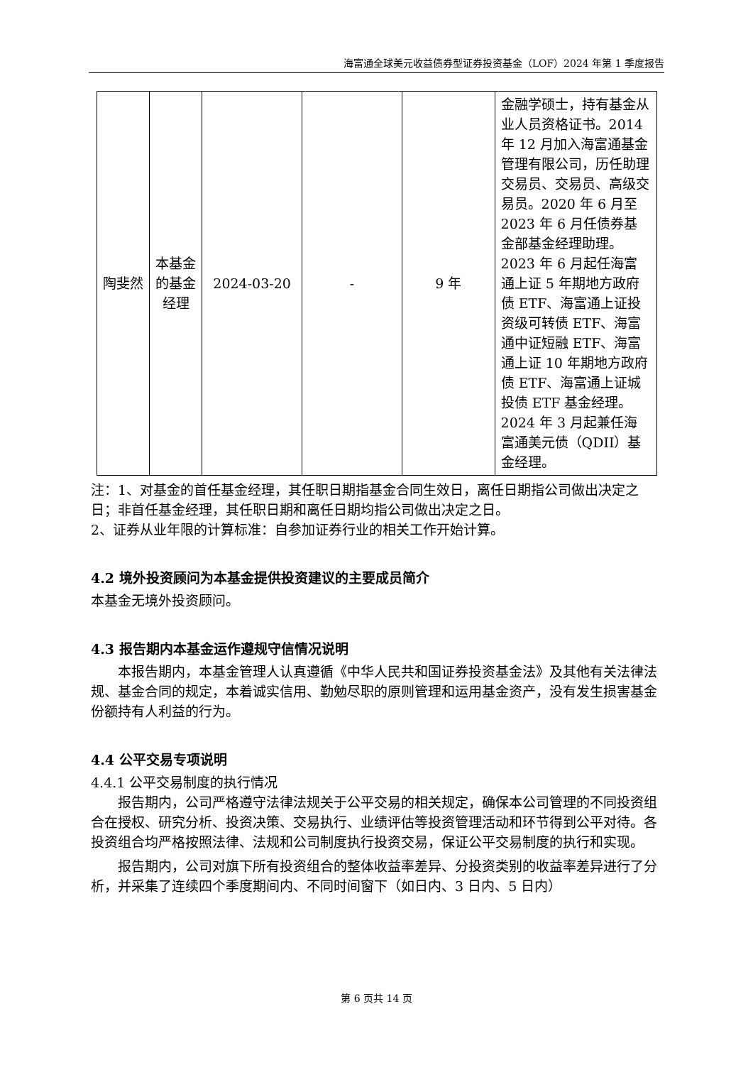海富通全球美元收益债券型证券投资基金（LOF）2024 年第 1 季度报告
| 陶斐然 | 本基金的基金经理 | 2024-03-20 | - | 9 年 | 金融学硕士，持有基金从业人员资格证书。2014 年 12 月加入海富通基金管理有限公司，历任助理交易员、交易员、高级交易员。2020 年 6 月至 2023 年 6 月任债券基金部基金经理助理。2023 年 6 月起任海富通上证 5 年期地方政府债 ETF、海富通上证投资级可转债 ETF、海富通中证短融 ETF、海富通上证 10 年期地方政府债 ETF、海富通上证城投债 ETF 基金经理。2024 年 3 月起兼任海富通美元债（QDII）基金经理。 |
注：1、对基金的首任基金经理，其任职日期指基金合同生效日，离任日期指公司做出决定之日；非首任基金经理，其任职日期和离任日期均指公司做出决定之日。
2、证券从业年限的计算标准：自参加证券行业的相关工作开始计算。
4.2 境外投资顾问为本基金提供投资建议的主要成员简介
本基金无境外投资顾问。
4.3 报告期内本基金运作遵规守信情况说明
本报告期内，本基金管理人认真遵循《中华人民共和国证券投资基金法》及其他有关法律法规、基金合同的规定，本着诚实信用、勤勉尽职的原则管理和运用基金资产，没有发生损害基金份额持有人利益的行为。
4.4 公平交易专项说明
4.4.1 公平交易制度的执行情况
报告期内，公司严格遵守法律法规关于公平交易的相关规定，确保本公司管理的不同投资组合在授权、研究分析、投资决策、交易执行、业绩评估等投资管理活动和环节得到公平对待。各投资组合均严格按照法律、法规和公司制度执行投资交易，保证公平交易制度的执行和实现。
报告期内，公司对旗下所有投资组合的整体收益率差异、分投资类别的收益率差异进行了分析，并采集了连续四个季度期间内、不同时间窗下（如日内、3 日内、5 日内）
第 6 页共 14 页